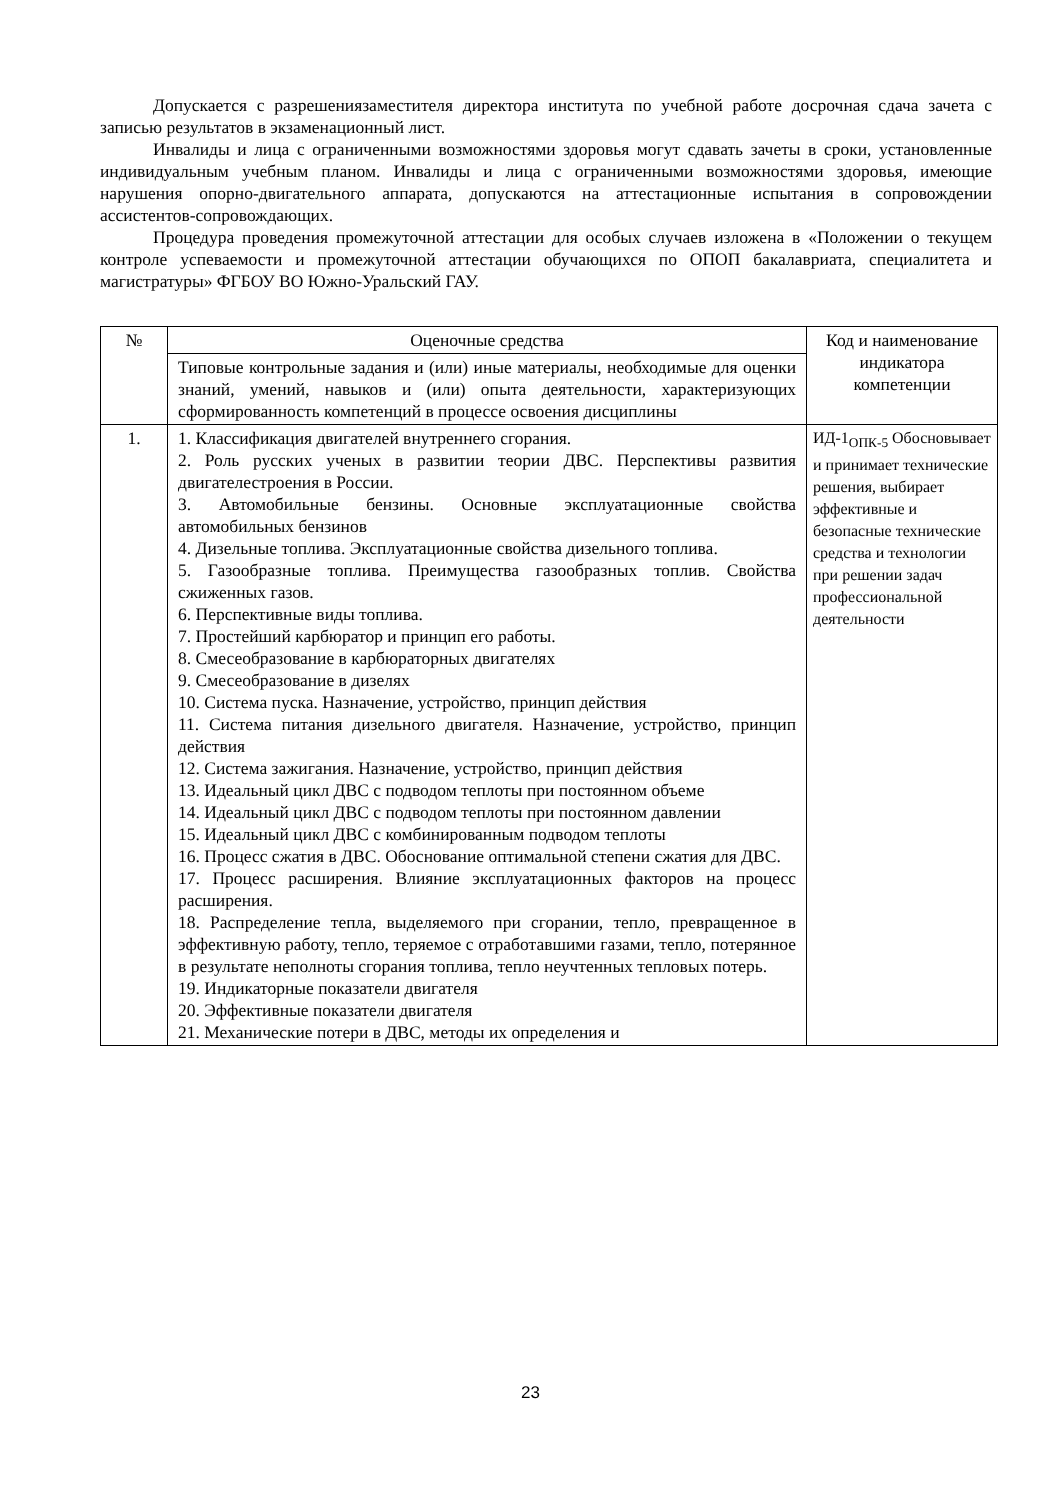Допускается с разрешениязаместителя директора института по учебной работе досрочная сдача зачета с записью результатов в экзаменационный лист.
Инвалиды и лица с ограниченными возможностями здоровья могут сдавать зачеты в сроки, установленные индивидуальным учебным планом. Инвалиды и лица с ограниченными возможностями здоровья, имеющие нарушения опорно-двигательного аппарата, допускаются на аттестационные испытания в сопровождении ассистентов-сопровождающих.
Процедура проведения промежуточной аттестации для особых случаев изложена в «Положении о текущем контроле успеваемости и промежуточной аттестации обучающихся по ОПОП бакалавриата, специалитета и магистратуры» ФГБОУ ВО Южно-Уральский ГАУ.
| № | Оценочные средства | Код и наименование индикатора компетенции |
| --- | --- | --- |
| | Типовые контрольные задания и (или) иные материалы, необходимые для оценки знаний, умений, навыков и (или) опыта деятельности, характеризующих сформированность компетенций в процессе освоения дисциплины | |
| 1. | 1. Классификация двигателей внутреннего сгорания. 2. Роль русских ученых в развитии теории ДВС. Перспективы развития двигателестроения в России. 3. Автомобильные бензины. Основные эксплуатационные свойства автомобильных бензинов 4. Дизельные топлива. Эксплуатационные свойства дизельного топлива. 5. Газообразные топлива. Преимущества газообразных топлив. Свойства сжиженных газов. 6. Перспективные виды топлива. 7. Простейший карбюратор и принцип его работы. 8. Смесеобразование в карбюраторных двигателях 9. Смесеобразование в дизелях 10. Система пуска. Назначение, устройство, принцип действия 11. Система питания дизельного двигателя. Назначение, устройство, принцип действия 12. Система зажигания. Назначение, устройство, принцип действия 13. Идеальный цикл ДВС с подводом теплоты при постоянном объеме 14. Идеальный цикл ДВС с подводом теплоты при постоянном давлении 15. Идеальный цикл ДВС с комбинированным подводом теплоты 16. Процесс сжатия в ДВС. Обоснование оптимальной степени сжатия для ДВС. 17. Процесс расширения. Влияние эксплуатационных факторов на процесс расширения. 18. Распределение тепла, выделяемого при сгорании, тепло, превращенное в эффективную работу, тепло, теряемое с отработавшими газами, тепло, потерянное в результате неполноты сгорания топлива, тепло неучтенных тепловых потерь. 19. Индикаторные показатели двигателя 20. Эффективные показатели двигателя 21. Механические потери в ДВС, методы их определения и | ИД-1<sub>ОПК-5</sub> Обосновывает и принимает технические решения, выбирает эффективные и безопасные технические средства и технологии при решении задач профессиональной деятельности |
23